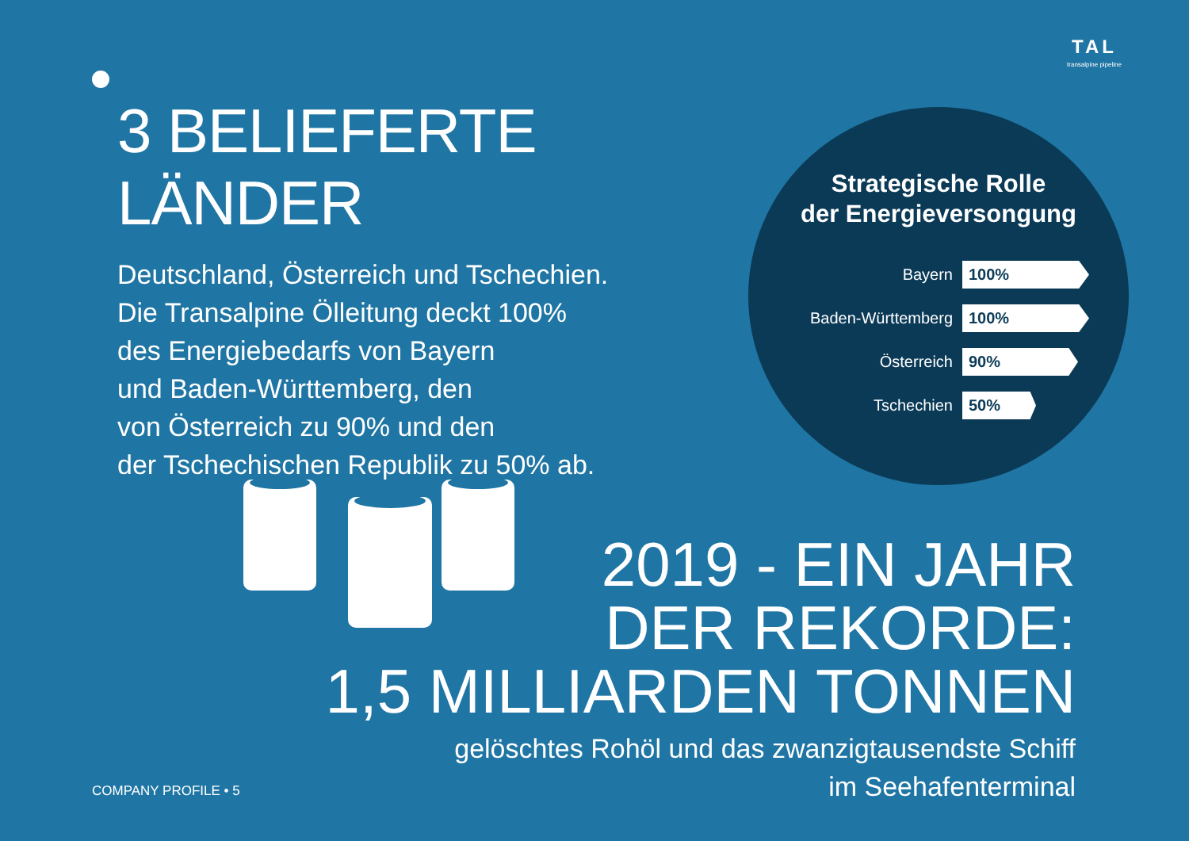TAL
transalpine pipeline
3 BELIEFERTE LÄNDER
Deutschland, Österreich und Tschechien.
Die Transalpine Ölleitung deckt 100%
des Energiebedarfs von Bayern
und Baden-Württemberg, den
von Österreich zu 90% und den
der Tschechischen Republik zu 50% ab.
Strategische Rolle
der Energieversongung
Bayern
100%
Baden-Württemberg
100%
Österreich
90%
Tschechien
50%
2019 - EIN JAHR
DER REKORDE:
1,5 MILLIARDEN TONNEN
gelöschtes Rohöl und das zwanzigtausendste Schiff
im Seehafenterminal
COMPANY PROFILE • 5